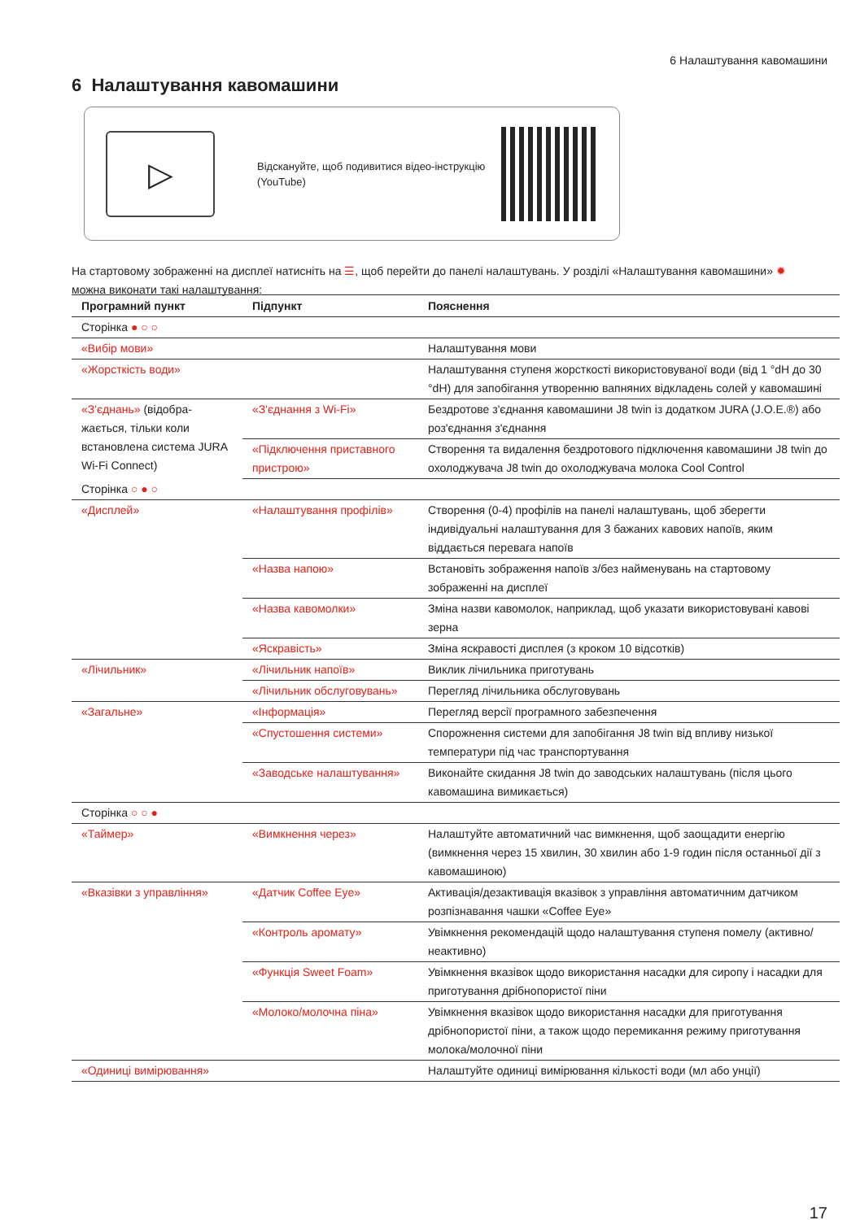6 Налаштування кавомашини
6 Налаштування кавомашини
▷
Відскануйте, щоб подивитися відео-інструкцію (YouTube)
На стартовому зображенні на дисплеї натисніть на ☰, щоб перейти до панелі налаштувань. У розділі «Налаштування кавомашини» ✹ можна виконати такі налаштування:
| Програмний пункт | Підпункт | Пояснення |
| --- | --- | --- |
| Сторінка ● ○ ○ | | |
| «Вибір мови» | | Налаштування мови |
| «Жорсткість води» | | Налаштування ступеня жорсткості використовуваної води (від 1 °dH до 30 °dH) для запобігання утворенню вапняних відкладень солей у кавомашині |
| «З'єднань» (відобра­жається, тільки коли встановлена система JURA Wi-Fi Connect) | «З'єднання з Wi-Fi» | Бездротове з'єднання кавомашини J8 twin із додатком JURA (J.O.E.®) або роз'єднання з'єднання |
| | «Підключення приставного пристрою» | Створення та видалення бездротового підключення кавомашини J8 twin до охолоджувача J8 twin до охолоджувача молока Cool Control |
| Сторінка ○ ● ○ | | |
| «Дисплей» | «Налаштування профілів» | Створення (0-4) профілів на панелі налаштувань, щоб зберегти індивідуальні налаштування для 3 бажаних кавових напоїв, яким віддається перевага напоїв |
| | «Назва напою» | Встановіть зображення напоїв з/без найменувань на стартовому зображенні на дисплеї |
| | «Назва кавомолки» | Зміна назви кавомолок, наприклад, щоб указати використовувані кавові зерна |
| | «Яскравість» | Зміна яскравості дисплея (з кроком 10 відсотків) |
| «Лічильник» | «Лічильник напоїв» | Виклик лічильника приготувань |
| | «Лічильник обслуговувань» | Перегляд лічильника обслуговувань |
| «Загальне» | «Інформація» | Перегляд версії програмного забезпечення |
| | «Спустошення системи» | Спорожнення системи для запобігання J8 twin від впливу низької температури під час транспортування |
| | «Заводське налаштування» | Виконайте скидання J8 twin до заводських налаштувань (після цього кавомашина вимикається) |
| Сторінка ○ ○ ● | | |
| «Таймер» | «Вимкнення через» | Налаштуйте автоматичний час вимкнення, щоб заощадити енергію (вимкнення через 15 хвилин, 30 хвилин або 1-9 годин після останньої дії з кавомашиною) |
| «Вказівки з управління» | «Датчик Coffee Eye» | Активація/дезактивація вказівок з управління автоматичним датчиком розпізнавання чашки «Coffee Eye» |
| | «Контроль аромату» | Увімкнення рекомендацій щодо налаштування ступеня помелу (активно/неактивно) |
| | «Функція Sweet Foam» | Увімкнення вказівок щодо використання насадки для сиропу і насадки для приготування дрібнопористої піни |
| | «Молоко/молочна піна» | Увімкнення вказівок щодо використання насадки для приготування дрібнопористої піни, а також щодо перемикання режиму приготування молока/молочної піни |
| «Одиниці вимірювання» | | Налаштуйте одиниці вимірювання кількості води (мл або унції) |
17